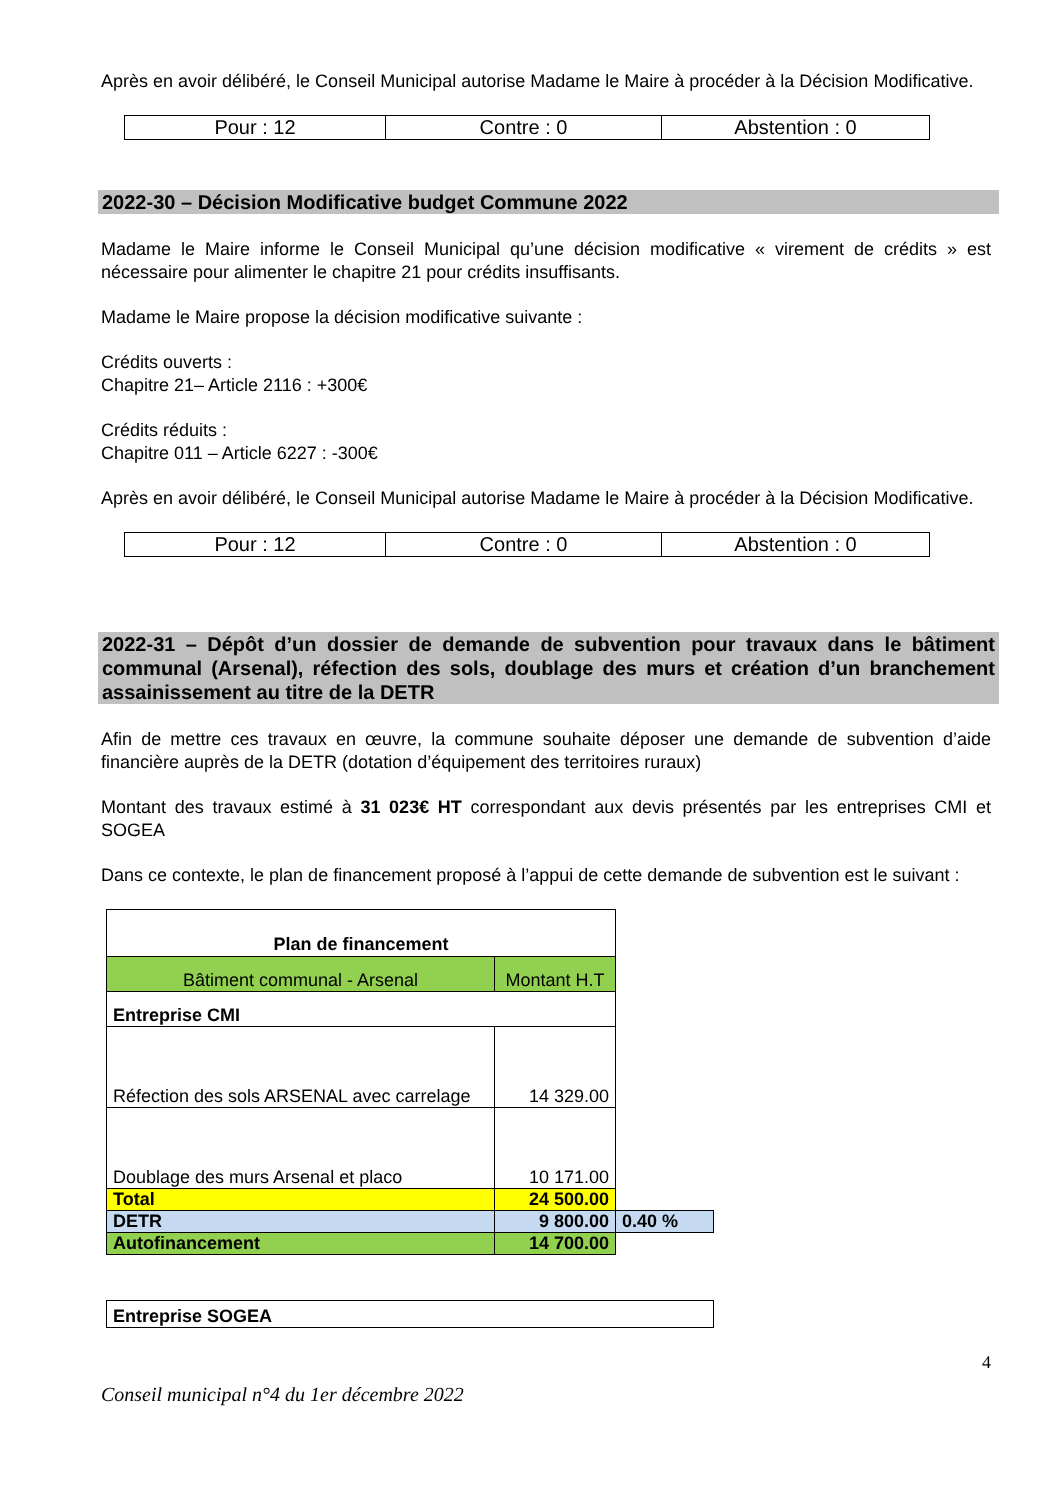Après en avoir délibéré, le Conseil Municipal autorise Madame le Maire à procéder à la Décision Modificative.
| Pour : 12 | Contre : 0 | Abstention : 0 |
2022-30 – Décision Modificative budget Commune 2022
Madame le Maire informe le Conseil Municipal qu’une décision modificative « virement de crédits » est nécessaire pour alimenter le chapitre 21 pour crédits insuffisants.
Madame le Maire propose la décision modificative suivante :
Crédits ouverts :
Chapitre 21– Article 2116 : +300€
Crédits réduits :
Chapitre 011 – Article 6227 : -300€
Après en avoir délibéré, le Conseil Municipal autorise Madame le Maire à procéder à la Décision Modificative.
| Pour : 12 | Contre : 0 | Abstention : 0 |
2022-31 – Dépôt d’un dossier de demande de subvention pour travaux dans le bâtiment communal (Arsenal), réfection des sols, doublage des murs et création d’un branchement assainissement au titre de la DETR
Afin de mettre ces travaux en œuvre, la commune souhaite déposer une demande de subvention d’aide financière auprès de la DETR (dotation d’équipement des territoires ruraux)
Montant des travaux estimé à 31 023€ HT correspondant aux devis présentés par les entreprises CMI et SOGEA
Dans ce contexte, le plan de financement proposé à l’appui de cette demande de subvention est le suivant :
| Plan de financement | | |
| --- | --- | --- |
| Bâtiment communal - Arsenal | Montant H.T | |
| Entreprise CMI | | |
| Réfection des sols ARSENAL avec carrelage | 14 329.00 | |
| Doublage des murs Arsenal et placo | 10 171.00 | |
| Total | 24 500.00 | |
| DETR | 9 800.00 | 0.40 % |
| Autofinancement | 14 700.00 | |
| Entreprise SOGEA |
4
Conseil municipal n°4 du 1er décembre 2022